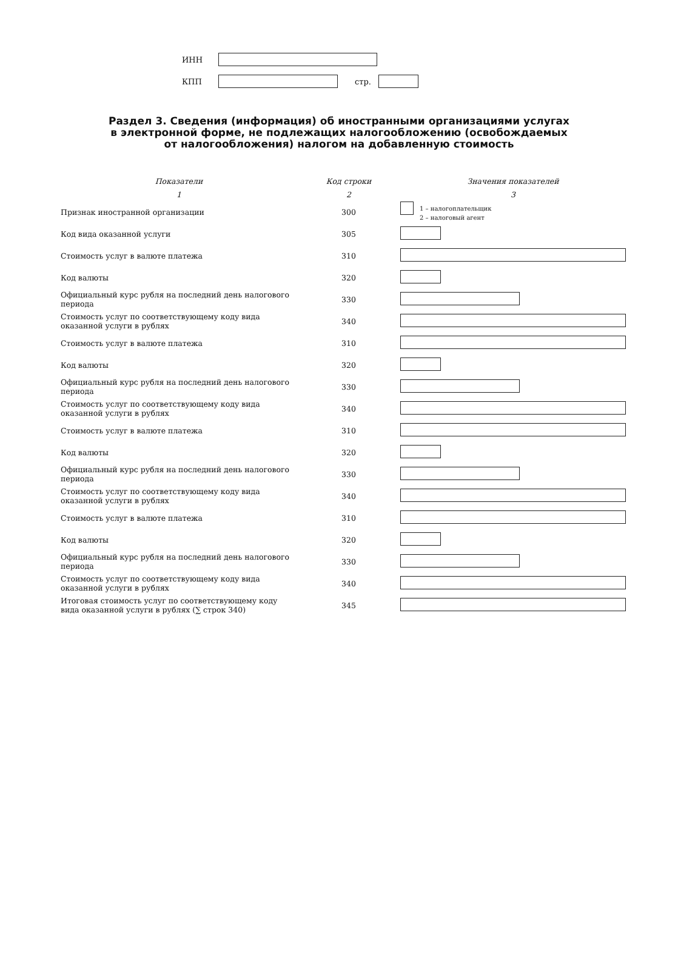ИНН
КПП стр.
Раздел 3. Сведения (информация) об иностранными организациями услугах
в электронной форме, не подлежащих налогообложению (освобождаемых
от налогообложения) налогом на добавленную стоимость
| Показатели | Код строки | Значения показателей |
| --- | --- | --- |
| 1 | 2 | 3 |
| Признак иностранной организации | 300 | 1 – налогоплательщик 2 – налоговый агент |
| Код вида оказанной услуги | 305 | |
| Стоимость услуг в валюте платежа | 310 | |
| Код валюты | 320 | |
| Официальный курс рубля на последний день налогового периода | 330 | |
| Стоимость услуг по соответствующему коду вида оказанной услуги в рублях | 340 | |
| Стоимость услуг в валюте платежа | 310 | |
| Код валюты | 320 | |
| Официальный курс рубля на последний день налогового периода | 330 | |
| Стоимость услуг по соответствующему коду вида оказанной услуги в рублях | 340 | |
| Стоимость услуг в валюте платежа | 310 | |
| Код валюты | 320 | |
| Официальный курс рубля на последний день налогового периода | 330 | |
| Стоимость услуг по соответствующему коду вида оказанной услуги в рублях | 340 | |
| Стоимость услуг в валюте платежа | 310 | |
| Код валюты | 320 | |
| Официальный курс рубля на последний день налогового периода | 330 | |
| Стоимость услуг по соответствующему коду вида оказанной услуги в рублях | 340 | |
| Итоговая стоимость услуг по соответствующему коду вида оказанной услуги в рублях (∑ строк 340) | 345 | |